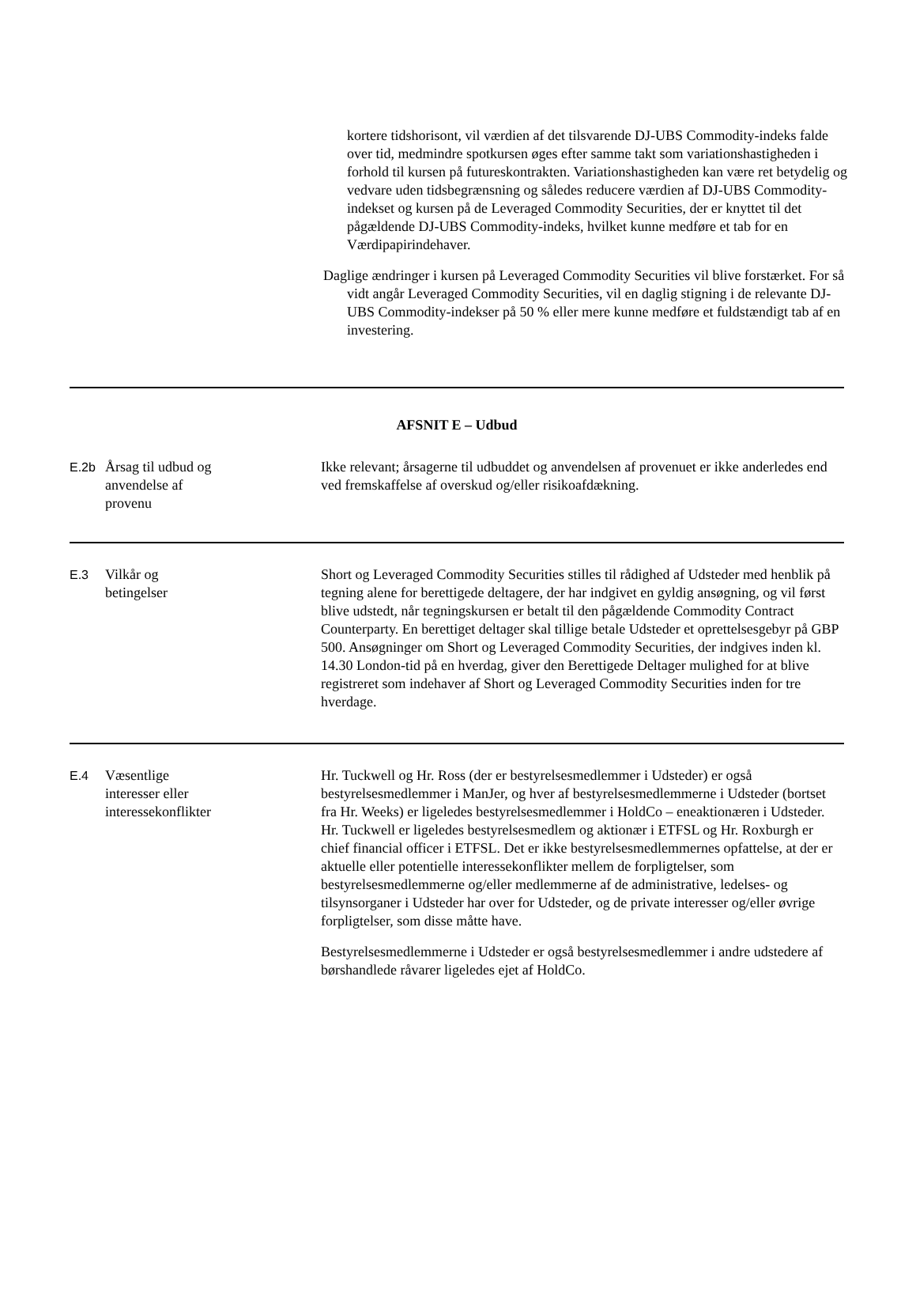kortere tidshorisont, vil værdien af det tilsvarende DJ-UBS Commodity-indeks falde over tid, medmindre spotkursen øges efter samme takt som variationshastigheden i forhold til kursen på futureskontrakten. Variationshastigheden kan være ret betydelig og vedvare uden tidsbegrænsning og således reducere værdien af DJ-UBS Commodity-indekset og kursen på de Leveraged Commodity Securities, der er knyttet til det pågældende DJ-UBS Commodity-indeks, hvilket kunne medføre et tab for en Værdipapirindehaver.
Daglige ændringer i kursen på Leveraged Commodity Securities vil blive forstærket. For så vidt angår Leveraged Commodity Securities, vil en daglig stigning i de relevante DJ-UBS Commodity-indekser på 50 % eller mere kunne medføre et fuldstændigt tab af en investering.
| AFSNIT E – Udbud | | |
| E.2b | Årsag til udbud og anvendelse af provenu | Ikke relevant; årsagerne til udbuddet og anvendelsen af provenuet er ikke anderledes end ved fremskaffelse af overskud og/eller risikoafdækning. |
| E.3 | Vilkår og betingelser | Short og Leveraged Commodity Securities stilles til rådighed af Udsteder med henblik på tegning alene for berettigede deltagere, der har indgivet en gyldig ansøgning, og vil først blive udstedt, når tegningskursen er betalt til den pågældende Commodity Contract Counterparty. En berettiget deltager skal tillige betale Udsteder et oprettelsesgebyr på GBP 500. Ansøgninger om Short og Leveraged Commodity Securities, der indgives inden kl. 14.30 London-tid på en hverdag, giver den Berettigede Deltager mulighed for at blive registreret som indehaver af Short og Leveraged Commodity Securities inden for tre hverdage. |
| E.4 | Væsentlige interesser eller interessekonflikter | Hr. Tuckwell og Hr. Ross (der er bestyrelsesmedlemmer i Udsteder) er også bestyrelsesmedlemmer i ManJer, og hver af bestyrelsesmedlemmerne i Udsteder (bortset fra Hr. Weeks) er ligeledes bestyrelsesmedlemmer i HoldCo – eneaktionæren i Udsteder. Hr. Tuckwell er ligeledes bestyrelsesmedlem og aktionær i ETFSL og Hr. Roxburgh er chief financial officer i ETFSL. Det er ikke bestyrelsesmedlemmernes opfattelse, at der er aktuelle eller potentielle interessekonflikter mellem de forpligtelser, som bestyrelsesmedlemmerne og/eller medlemmerne af de administrative, ledelses- og tilsynsorganer i Udsteder har over for Udsteder, og de private interesser og/eller øvrige forpligtelser, som disse måtte have. Bestyrelsesmedlemmerne i Udsteder er også bestyrelsesmedlemmer i andre udstedere af børshandlede råvarer ligeledes ejet af HoldCo. |